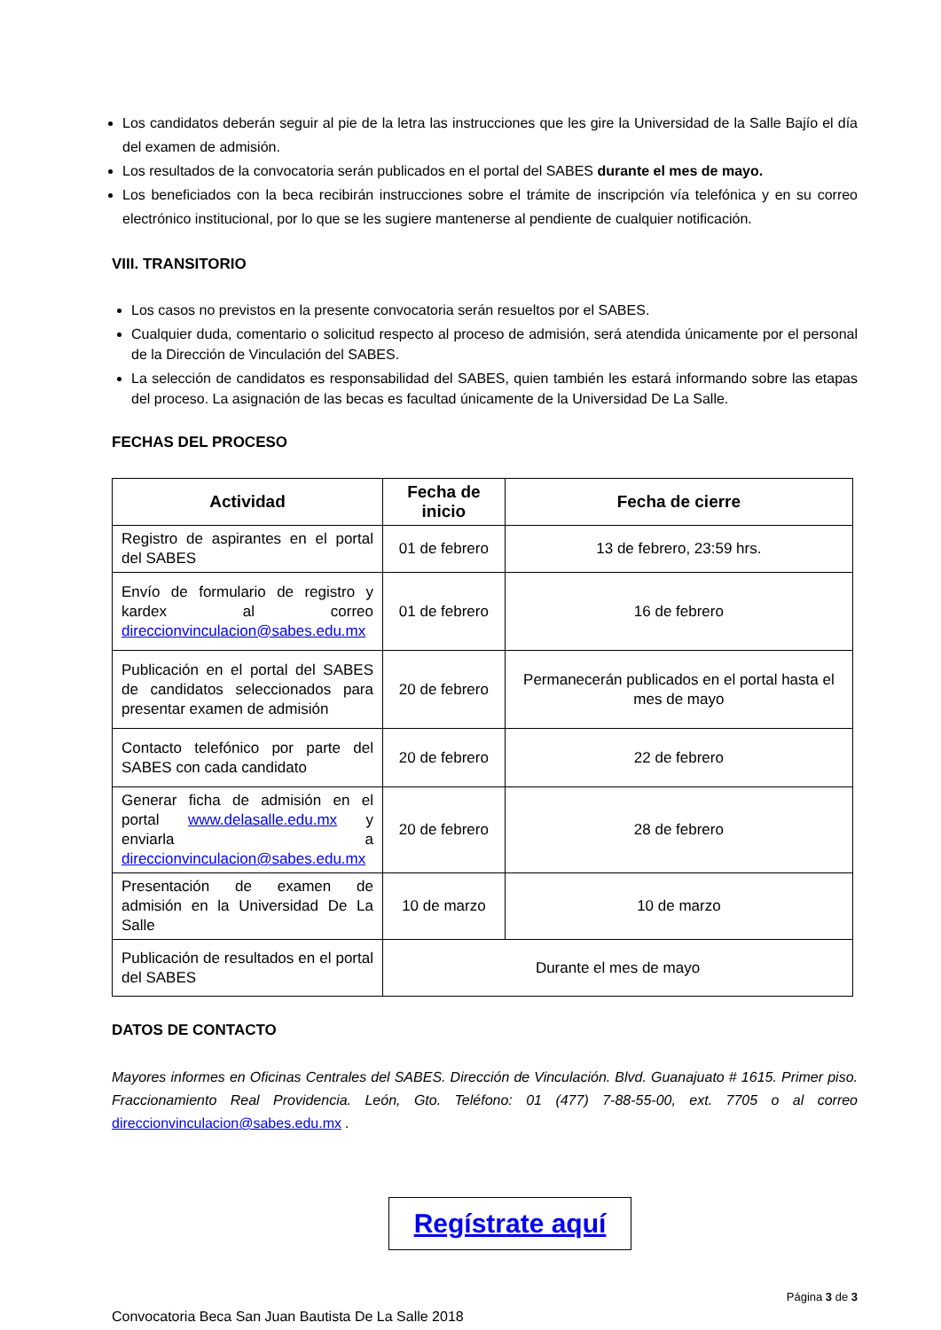Los candidatos deberán seguir al pie de la letra las instrucciones que les gire la Universidad de la Salle Bajío el día del examen de admisión.
Los resultados de la convocatoria serán publicados en el portal del SABES durante el mes de mayo.
Los beneficiados con la beca recibirán instrucciones sobre el trámite de inscripción vía telefónica y en su correo electrónico institucional, por lo que se les sugiere mantenerse al pendiente de cualquier notificación.
VIII. TRANSITORIO
Los casos no previstos en la presente convocatoria serán resueltos por el SABES.
Cualquier duda, comentario o solicitud respecto al proceso de admisión, será atendida únicamente por el personal de la Dirección de Vinculación del SABES.
La selección de candidatos es responsabilidad del SABES, quien también les estará informando sobre las etapas del proceso. La asignación de las becas es facultad únicamente de la Universidad De La Salle.
FECHAS DEL PROCESO
| Actividad | Fecha de inicio | Fecha de cierre |
| --- | --- | --- |
| Registro de aspirantes en el portal del SABES | 01 de febrero | 13 de febrero, 23:59 hrs. |
| Envío de formulario de registro y kardex al correo direccionvinculacion@sabes.edu.mx | 01 de febrero | 16 de febrero |
| Publicación en el portal del SABES de candidatos seleccionados para presentar examen de admisión | 20 de febrero | Permanecerán publicados en el portal hasta el mes de mayo |
| Contacto telefónico por parte del SABES con cada candidato | 20 de febrero | 22 de febrero |
| Generar ficha de admisión en el portal www.delasalle.edu.mx y enviarla a direccionvinculacion@sabes.edu.mx | 20 de febrero | 28 de febrero |
| Presentación de examen de admisión en la Universidad De La Salle | 10 de marzo | 10 de marzo |
| Publicación de resultados en el portal del SABES | Durante el mes de mayo | |
DATOS DE CONTACTO
Mayores informes en Oficinas Centrales del SABES. Dirección de Vinculación. Blvd. Guanajuato # 1615. Primer piso. Fraccionamiento Real Providencia. León, Gto. Teléfono: 01 (477) 7-88-55-00, ext. 7705 o al correo direccionvinculacion@sabes.edu.mx .
Regístrate aquí
Página 3 de 3
Convocatoria Beca San Juan Bautista De La Salle 2018